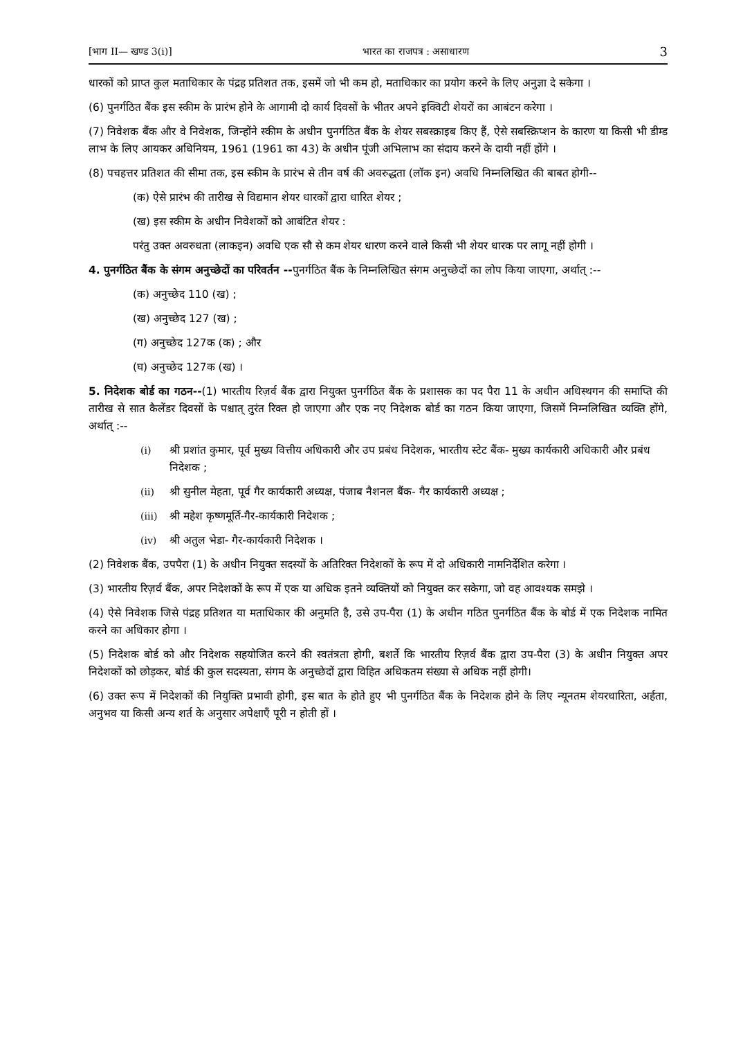[भाग II— खण्ड 3(i)] भारत का राजपत्र : असाधारण 3
धारकों को प्राप्त कुल मताधिकार के पंद्रह प्रतिशत तक, इसमें जो भी कम हो, मताधिकार का प्रयोग करने के लिए अनुज्ञा दे सकेगा ।
(6) पुनर्गठित बैंक इस स्कीम के प्रारंभ होने के आगामी दो कार्य दिवसों के भीतर अपने इक्विटी शेयरों का आबंटन करेगा ।
(7) निवेशक बैंक और वे निवेशक, जिन्होंने स्कीम के अधीन पुनर्गठित बैंक के शेयर सबस्क्राइब किए हैं, ऐसे सबस्क्रिप्शन के कारण या किसी भी डीम्ड लाभ के लिए आयकर अधिनियम, 1961 (1961 का 43) के अधीन पूंजी अभिलाभ का संदाय करने के दायी नहीं होंगे ।
(8) पचहत्तर प्रतिशत की सीमा तक, इस स्कीम के प्रारंभ से तीन वर्ष की अवरुद्धता (लॉक इन) अवधि निम्नलिखित की बाबत होगी--
(क) ऐसे प्रारंभ की तारीख से विद्यमान शेयर धारकों द्वारा धारित शेयर ;
(ख) इस स्कीम के अधीन निवेशकों को आबंटित शेयर :
परंतु उक्त अवरुधता (लाकइन) अवधि एक सौ से कम शेयर धारण करने वाले किसी भी शेयर धारक पर लागू नहीं होगी ।
4. पुनर्गठित बैंक के संगम अनुच्छेदों का परिवर्तन --पुनर्गठित बैंक के निम्नलिखित संगम अनुच्छेदों का लोप किया जाएगा, अर्थात् :--
(क) अनुच्छेद 110 (ख) ;
(ख) अनुच्छेद 127 (ख) ;
(ग) अनुच्छेद 127क (क) ; और
(घ) अनुच्छेद 127क (ख) ।
5. निदेशक बोर्ड का गठन--(1) भारतीय रिज़र्व बैंक द्वारा नियुक्त पुनर्गठित बैंक के प्रशासक का पद पैरा 11 के अधीन अधिस्थगन की समाप्ति की तारीख से सात कैलेंडर दिवसों के पश्चात् तुरंत रिक्त हो जाएगा और एक नए निदेशक बोर्ड का गठन किया जाएगा, जिसमें निम्नलिखित व्यक्ति होंगे, अर्थात् :--
(i) श्री प्रशांत कुमार, पूर्व मुख्य वित्तीय अधिकारी और उप प्रबंध निदेशक, भारतीय स्टेट बैंक- मुख्य कार्यकारी अधिकारी और प्रबंध निदेशक ;
(ii) श्री सुनील मेहता, पूर्व गैर कार्यकारी अध्यक्ष, पंजाब नैशनल बैंक- गैर कार्यकारी अध्यक्ष ;
(iii) श्री महेश कृष्णमूर्ति-गैर-कार्यकारी निदेशक ;
(iv) श्री अतुल भेडा- गैर-कार्यकारी निदेशक ।
(2) निवेशक बैंक, उपपैरा (1) के अधीन नियुक्त सदस्यों के अतिरिक्त निदेशकों के रूप में दो अधिकारी नामनिर्देशित करेगा ।
(3) भारतीय रिज़र्व बैंक, अपर निदेशकों के रूप में एक या अधिक इतने व्यक्तियों को नियुक्त कर सकेगा, जो वह आवश्यक समझे ।
(4) ऐसे निवेशक जिसे पंद्रह प्रतिशत या मताधिकार की अनुमति है, उसे उप-पैरा (1) के अधीन गठित पुनर्गठित बैंक के बोर्ड में एक निदेशक नामित करने का अधिकार होगा ।
(5) निदेशक बोर्ड को और निदेशक सहयोजित करने की स्वतंत्रता होगी, बशर्ते कि भारतीय रिज़र्व बैंक द्वारा उप-पैरा (3) के अधीन नियुक्त अपर निदेशकों को छोड़कर, बोर्ड की कुल सदस्यता, संगम के अनुच्छेदों द्वारा विहित अधिकतम संख्या से अधिक नहीं होगी।
(6) उक्त रूप में निदेशकों की नियुक्ति प्रभावी होगी, इस बात के होते हुए भी पुनर्गठित बैंक के निदेशक होने के लिए न्यूनतम शेयरधारिता, अर्हता, अनुभव या किसी अन्य शर्त के अनुसार अपेक्षाएँ पूरी न होती हों ।